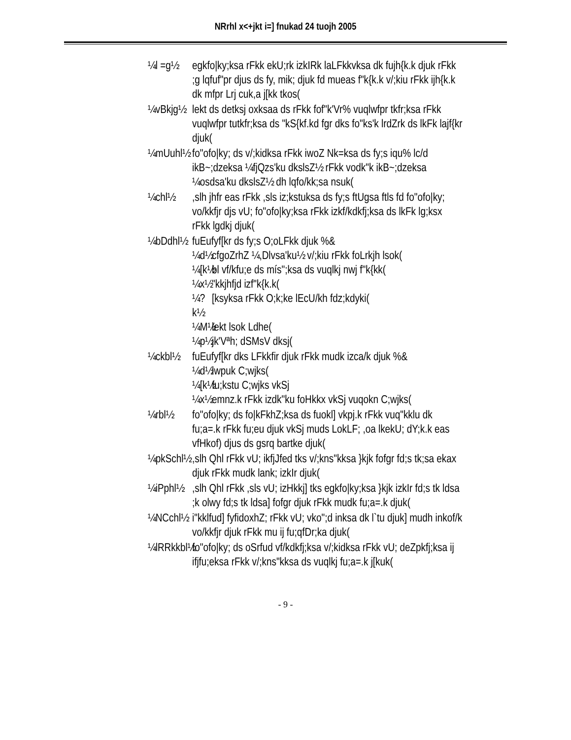NRrhl x<+jkt i=] fnukad 24 tuojh 2005
¼l =g½ egkfo|ky;ksa rFkk ekU;rk izkIRk laLFkkvksa dk fujh{k.k djuk rFkk ;g lqfuf"pr djus ds fy, mik; djuk fd mueas f"k{k.k v/;kiu rFkk ijh{k.k dk mfpr Lrj cuk,a j[kk tkos(
¼vBkjg½
lekt ds detksj oxksaa ds rFkk fof"k'Vr% vuqlwfpr tkfr;ksa rFkk vuqlwfpr tutkfr;ksa ds "kS{kf.kd fgr dks fo"ks'k lrdZrk ds lkFk lajf{kr djuk(
¼mUuhl½
fo"ofo|ky; ds v/;kidksa rFkk iwoZ Nk=ksa ds fy;s iqu% lc/d ikB~;dzeksa ¼fjQzs'ku dkslsZ½ rFkk vodk"k ikB~;dzeksa ¼osdsa'ku dkslsZ½ dh lqfo/kk;sa nsuk(
¼chl½ ,slh jhfr eas rFkk ,sls iz;kstuksa ds fy;s ftUgsa ftls fd fo"ofo|ky; vo/kkfjr djs vU; fo"ofo|ky;ksa rFkk izkf/kdkfj;ksa ds lkFk lg;ksx rFkk lgdkj djuk(
¼bDdhl½
fuEufyf[kr ds fy;s O;oLFkk djuk %&
¼d½
cfgoZrhZ ¼,Dlvsa'ku½ v/;kiu rFkk foLrkjh lsok(
¼[k½
bl vf/kfu;e ds mís";ksa ds vuqlkj nwj f"k{kk(
¼x½
"kkjhfjd izf"k{k.k(
¼?k½
[ksyksa rFkk O;k;ke lEcU/kh fdz;kdyki(
¼M½
lekt lsok Ldhe(
¼p½
jk'Vªh; dSMsV dksj(
¼ckbl½ fuEufyf[kr dks LFkkfir djuk rFkk mudk izca/k djuk %&
¼d½
lwpuk C;wjks(
¼[k½
fu;kstu C;wjks vkSj
¼x½
emnz.k rFkk izdk"ku foHkkx vkSj vuqokn C;wjks(
¼rbl½ fo"ofo|ky; ds fo|kFkhZ;ksa ds fuokl] vkpj.k rFkk vuq"kklu dk fu;a=.k rFkk fu;eu djuk vkSj muds LokLF; ,oa lkekU; dY;k.k eas vfHkof) djus ds gsrq bartke djuk(
¼pkSchl½
,slh Qhl rFkk vU; ikfjJfed tks v/;kns"kksa }kjk fofgr fd;s tk;sa ekax djuk rFkk mudk lank; izkIr djuk(
¼iPphl½
,slh Qhl rFkk ,sls vU; izHkkj] tks egkfo|ky;ksa }kjk izkIr fd;s tk ldsa ;k olwy fd;s tk ldsa] fofgr djuk rFkk mudk fu;a=.k djuk(
¼NCchl½
i"kklfud] fyfidoxhZ; rFkk vU; vko";d inksa dk l`tu djuk] mudh inkof/k vo/kkfjr djuk rFkk mu ij fu;qfDr;ka djuk(
¼lRRkkbl½
fo"ofo|ky; ds oSrfud vf/kdkfj;ksa v/;kidksa rFkk vU; deZpkfj;ksa ij ifjfu;eksa rFkk v/;kns"kksa ds vuqlkj fu;a=.k j[kuk(
- 9 -